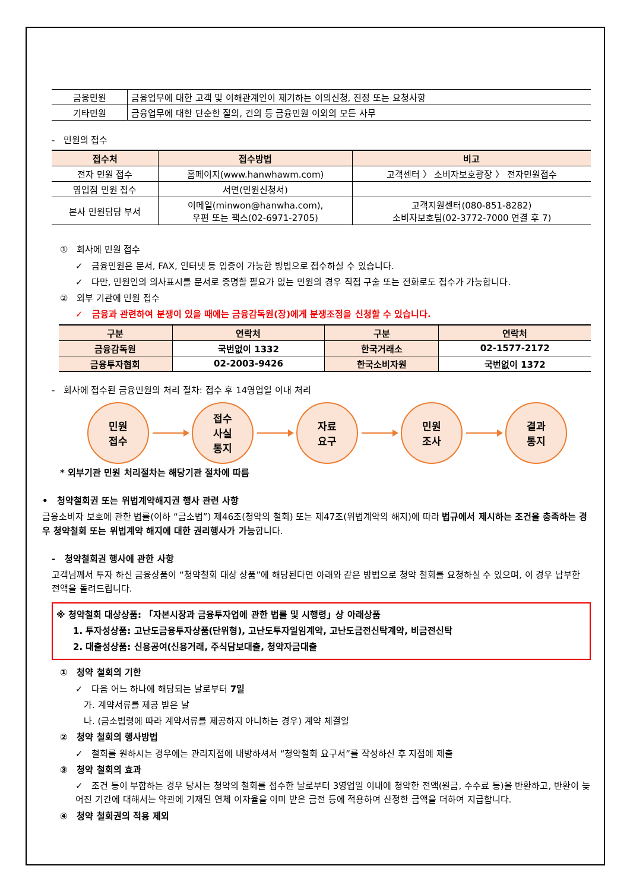| 금융민원 | 금융업무에 대한 고객 및 이해관계인이 제기하는 이의신청, 진정 또는 요청사항 |
| 기타민원 | 금융업무에 대한 단순한 질의, 건의 등 금융민원 이외의 모든 사무 |
- 민원의 접수
| 접수처 | 접수방법 | 비고 |
| --- | --- | --- |
| 전자 민원 접수 | 홈페이지(www.hanwhawm.com) | 고객센터 〉 소비자보호광장 〉 전자민원접수 |
| 영업점 민원 접수 | 서면(민원신청서) | |
| 본사 민원담당 부서 | 이메일(minwon@hanwha.com), 우편 또는 팩스(02-6971-2705) | 고객지원센터(080-851-8282) 소비자보호팀(02-3772-7000 연결 후 7) |
① 회사에 민원 접수
✓ 금융민원은 문서, FAX, 인터넷 등 입증이 가능한 방법으로 접수하실 수 있습니다.
✓ 다만, 민원인의 의사표시를 문서로 증명할 필요가 없는 민원의 경우 직접 구술 또는 전화로도 접수가 가능합니다.
② 외부 기관에 민원 접수
✓ 금융과 관련하여 분쟁이 있을 때에는 금융감독원(장)에게 분쟁조정을 신청할 수 있습니다.
| 구분 | 연락처 | 구분 | 연락처 |
| --- | --- | --- | --- |
| 금융감독원 | 국번없이 1332 | 한국거래소 | 02-1577-2172 |
| 금융투자협회 | 02-2003-9426 | 한국소비자원 | 국번없이 1372 |
- 회사에 접수된 금융민원의 처리 절차: 접수 후 14영업일 이내 처리
민원
접수
접수
사실
통지
자료
요구
민원
조사
결과
통지
* 외부기관 민원 처리절차는 해당기관 절차에 따름
• 청약철회권 또는 위법계약해지권 행사 관련 사항
금융소비자 보호에 관한 법률(이하 “금소법”) 제46조(청약의 철회) 또는 제47조(위법계약의 해지)에 따라 법규에서 제시하는 조건을 충족하는 경우 청약철회 또는 위법계약 해지에 대한 권리행사가 가능합니다.
- 청약철회권 행사에 관한 사항
고객님께서 투자 하신 금융상품이 “청약철회 대상 상품”에 해당된다면 아래와 같은 방법으로 청약 철회를 요청하실 수 있으며, 이 경우 납부한 전액을 돌려드립니다.
※ 청약철회 대상상품: 「자본시장과 금융투자업에 관한 법률 및 시행령」상 아래상품
1. 투자성상품: 고난도금융투자상품(단위형), 고난도투자일임계약, 고난도금전신탁계약, 비금전신탁
2. 대출성상품: 신용공여(신용거래, 주식담보대출, 청약자금대출
① 청약 철회의 기한
✓ 다음 어느 하나에 해당되는 날로부터 7일
가. 계약서류를 제공 받은 날
나. (금소법령에 따라 계약서류를 제공하지 아니하는 경우) 계약 체결일
② 청약 철회의 행사방법
✓ 철회를 원하시는 경우에는 관리지점에 내방하셔서 “청약철회 요구서”를 작성하신 후 지점에 제출
③ 청약 철회의 효과
✓ 조건 등이 부합하는 경우 당사는 청약의 철회를 접수한 날로부터 3영업일 이내에 청약한 전액(원금, 수수료 등)을 반환하고, 반환이 늦어진 기간에 대해서는 약관에 기재된 연체 이자율을 이미 받은 금전 등에 적용하여 산정한 금액을 더하여 지급합니다.
④ 청약 철회권의 적용 제외